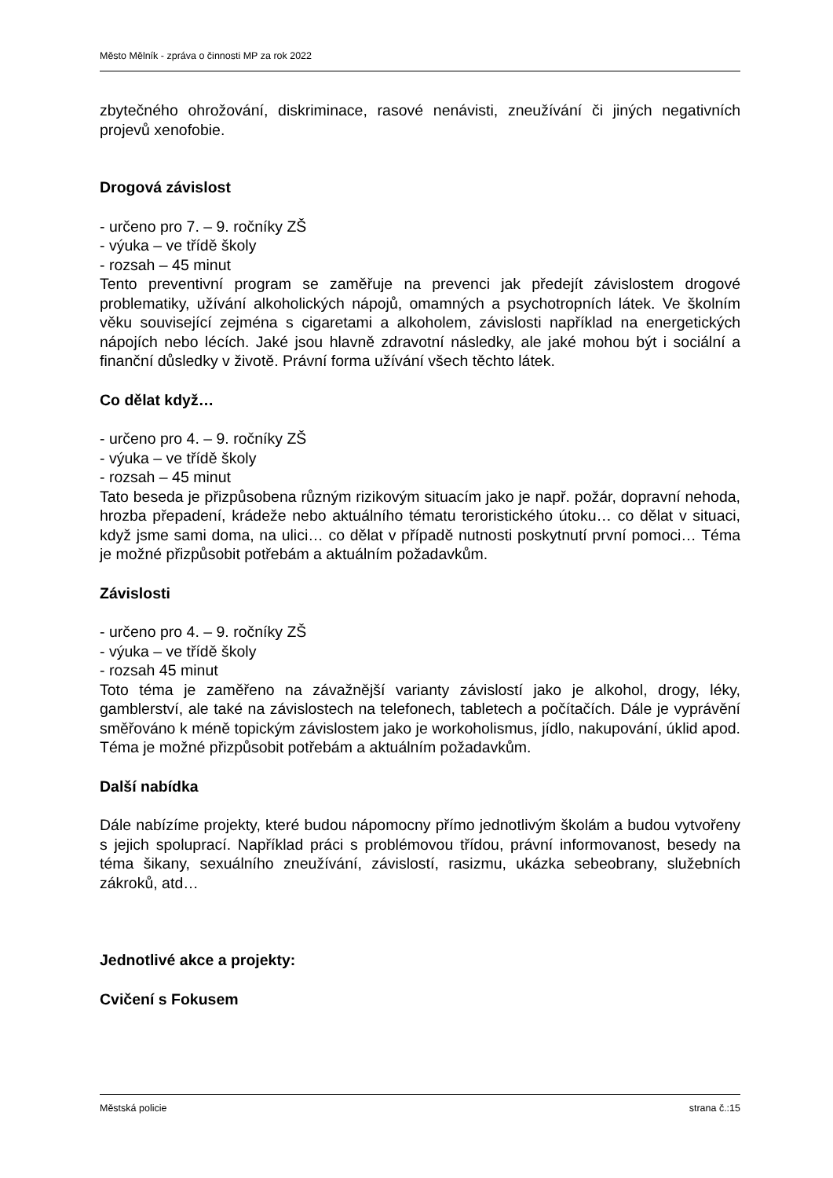Město Mělník - zpráva o činnosti MP za rok 2022
zbytečného ohrožování, diskriminace, rasové nenávisti, zneužívání či jiných negativních projevů xenofobie.
Drogová závislost
- určeno pro 7. – 9. ročníky ZŠ
- výuka – ve třídě školy
- rozsah – 45 minut
Tento preventivní program se zaměřuje na prevenci jak předejít závislostem drogové problematiky, užívání alkoholických nápojů, omamných a psychotropních látek. Ve školním věku související zejména s cigaretami a alkoholem, závislosti například na energetických nápojích nebo lécích. Jaké jsou hlavně zdravotní následky, ale jaké mohou být i sociální a finanční důsledky v životě. Právní forma užívání všech těchto látek.
Co dělat když…
- určeno pro 4. – 9. ročníky ZŠ
- výuka – ve třídě školy
- rozsah – 45 minut
Tato beseda je přizpůsobena různým rizikovým situacím jako je např. požár, dopravní nehoda, hrozba přepadení, krádeže nebo aktuálního tématu teroristického útoku… co dělat v situaci, když jsme sami doma, na ulici… co dělat v případě nutnosti poskytnutí první pomoci… Téma je možné přizpůsobit potřebám a aktuálním požadavkům.
Závislosti
- určeno pro 4. – 9. ročníky ZŠ
- výuka – ve třídě školy
- rozsah 45 minut
Toto téma je zaměřeno na závažnější varianty závislostí jako je alkohol, drogy, léky, gamblerství, ale také na závislostech na telefonech, tabletech a počítačích. Dále je vyprávění směřováno k méně topickým závislostem jako je workoholismus, jídlo, nakupování, úklid apod. Téma je možné přizpůsobit potřebám a aktuálním požadavkům.
Další nabídka
Dále nabízíme projekty, které budou nápomocny přímo jednotlivým školám a budou vytvořeny s jejich spoluprací. Například práci s problémovou třídou, právní informovanost, besedy na téma šikany, sexuálního zneužívání, závislostí, rasizmu, ukázka sebeobrany, služebních zákroků, atd…
Jednotlivé akce a projekty:
Cvičení s Fokusem
Městská policie strana č.:15